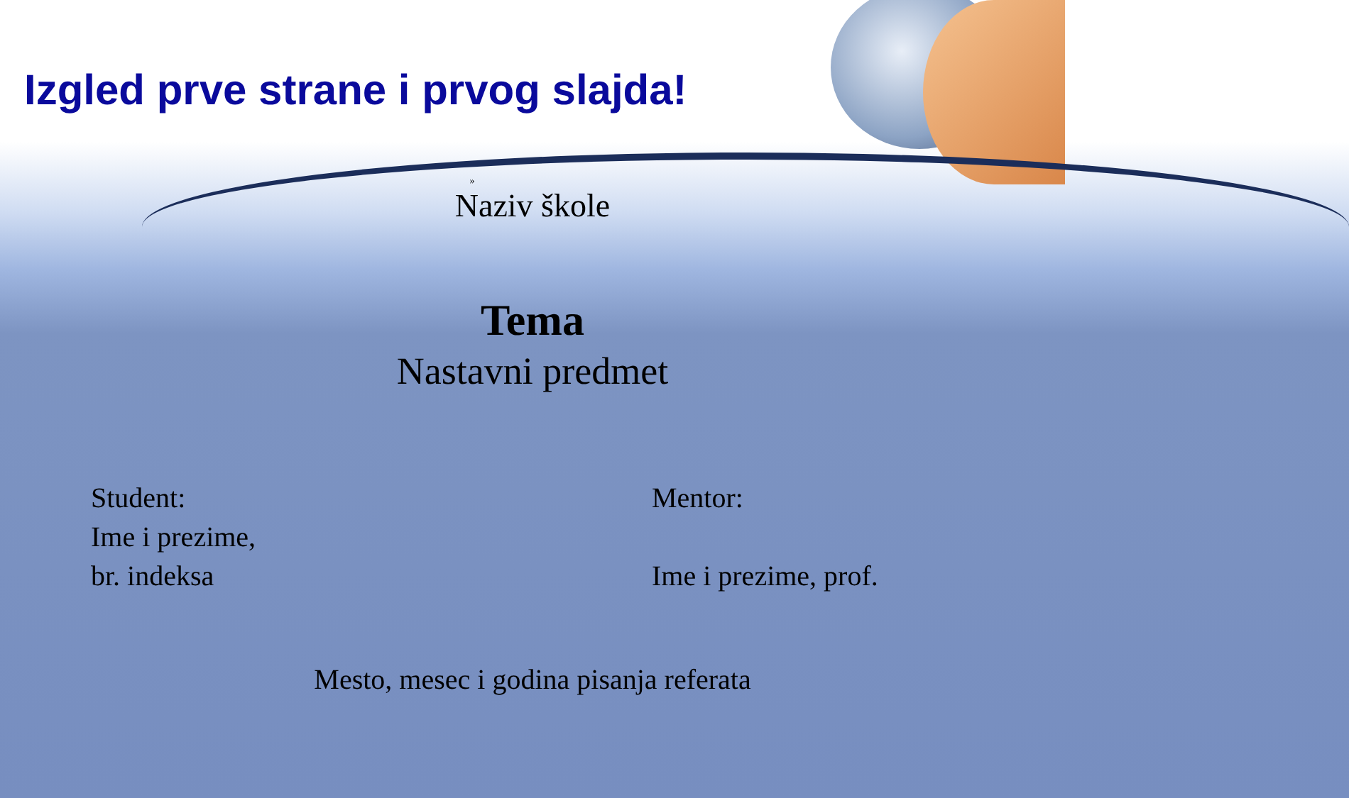Izgled prve strane i prvog slajda!
»
Naziv škole
Tema
Nastavni predmet
Student:
Ime i prezime,
br. indeksa
Mentor:
Ime i prezime, prof.
Mesto, mesec i godina pisanja referata